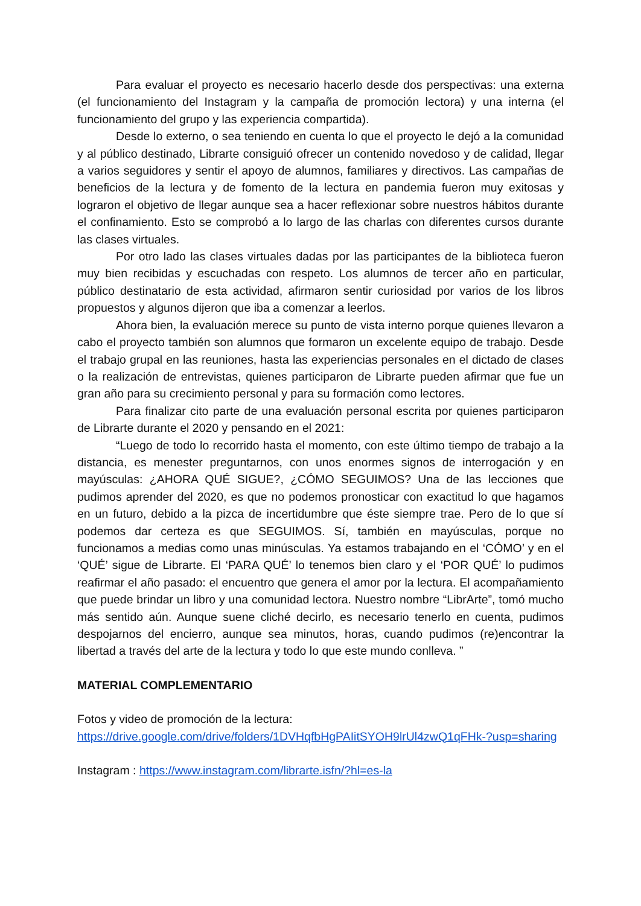Para evaluar el proyecto es necesario hacerlo desde dos perspectivas: una externa (el funcionamiento del Instagram y la campaña de promoción lectora) y una interna (el funcionamiento del grupo y las experiencia compartida).
Desde lo externo, o sea teniendo en cuenta lo que el proyecto le dejó a la comunidad y al público destinado, Librarte consiguió ofrecer un contenido novedoso y de calidad, llegar a varios seguidores y sentir el apoyo de alumnos, familiares y directivos. Las campañas de beneficios de la lectura y de fomento de la lectura en pandemia fueron muy exitosas y lograron el objetivo de llegar aunque sea a hacer reflexionar sobre nuestros hábitos durante el confinamiento. Esto se comprobó a lo largo de las charlas con diferentes cursos durante las clases virtuales.
Por otro lado las clases virtuales dadas por las participantes de la biblioteca fueron muy bien recibidas y escuchadas con respeto. Los alumnos de tercer año en particular, público destinatario de esta actividad, afirmaron sentir curiosidad por varios de los libros propuestos y algunos dijeron que iba a comenzar a leerlos.
Ahora bien, la evaluación merece su punto de vista interno porque quienes llevaron a cabo el proyecto también son alumnos que formaron un excelente equipo de trabajo. Desde el trabajo grupal en las reuniones, hasta las experiencias personales en el dictado de clases o la realización de entrevistas, quienes participaron de Librarte pueden afirmar que fue un gran año para su crecimiento personal y para su formación como lectores.
Para finalizar cito parte de una evaluación personal escrita por quienes participaron de Librarte durante el 2020 y pensando en el 2021:
“Luego de todo lo recorrido hasta el momento, con este último tiempo de trabajo a la distancia, es menester preguntarnos, con unos enormes signos de interrogación y en mayúsculas: ¿AHORA QUÉ SIGUE?, ¿CÓMO SEGUIMOS? Una de las lecciones que pudimos aprender del 2020, es que no podemos pronosticar con exactitud lo que hagamos en un futuro, debido a la pizca de incertidumbre que éste siempre trae. Pero de lo que sí podemos dar certeza es que SEGUIMOS. Sí, también en mayúsculas, porque no funcionamos a medias como unas minúsculas. Ya estamos trabajando en el ‘CÓMO’ y en el ‘QUÉ’ sigue de Librarte. El ‘PARA QUÉ’ lo tenemos bien claro y el ‘POR QUÉ’ lo pudimos reafirmar el año pasado: el encuentro que genera el amor por la lectura. El acompañamiento que puede brindar un libro y una comunidad lectora. Nuestro nombre “LibrArte”, tomó mucho más sentido aún. Aunque suene cliché decirlo, es necesario tenerlo en cuenta, pudimos despojarnos del encierro, aunque sea minutos, horas, cuando pudimos (re)encontrar la libertad a través del arte de la lectura y todo lo que este mundo conlleva. ”
MATERIAL COMPLEMENTARIO
Fotos y video de promoción de la lectura:
https://drive.google.com/drive/folders/1DVHqfbHgPAIitSYOH9lrUl4zwQ1qFHk-?usp=sharing
Instagram : https://www.instagram.com/librarte.isfn/?hl=es-la